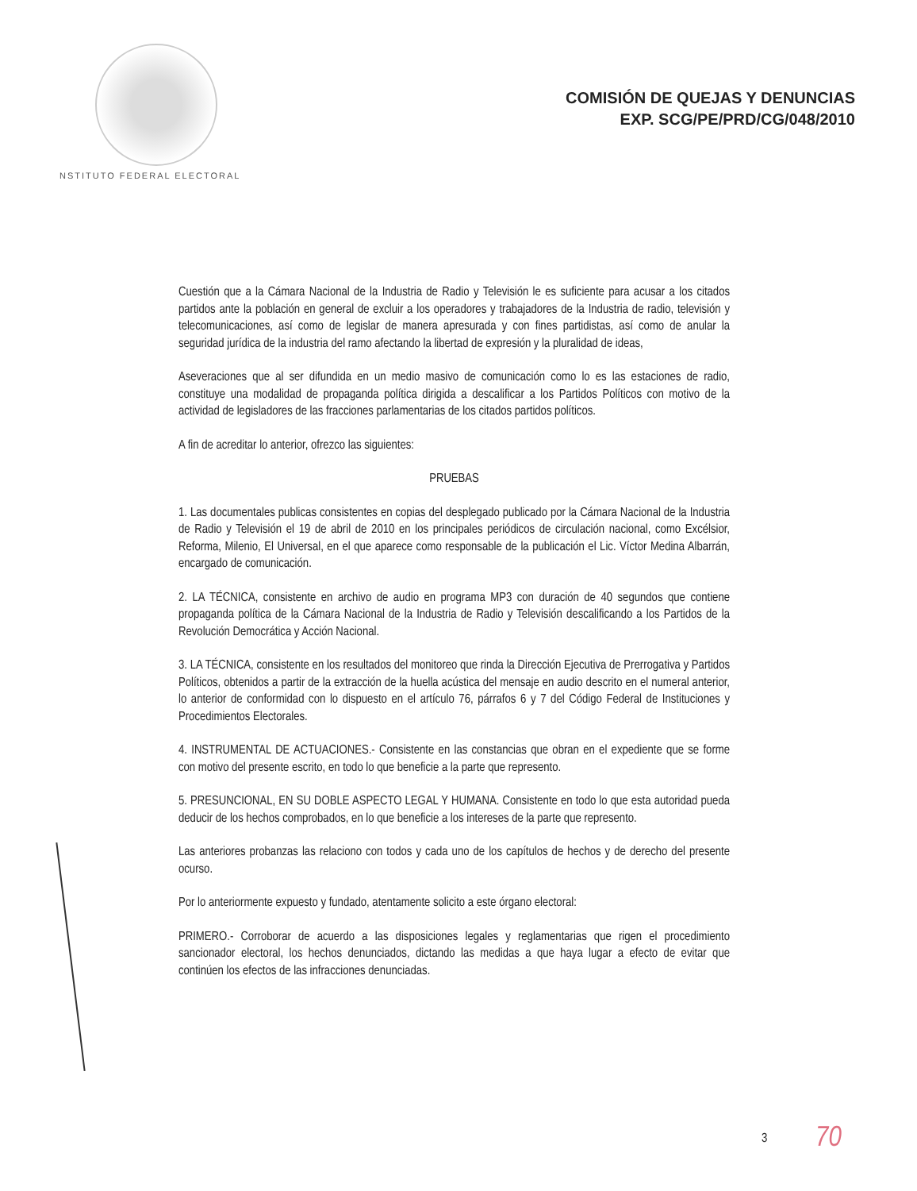NSTITUTO FEDERAL ELECTORAL
COMISIÓN DE QUEJAS Y DENUNCIAS
EXP. SCG/PE/PRD/CG/048/2010
Cuestión que a la Cámara Nacional de la Industria de Radio y Televisión le es suficiente para acusar a los citados partidos ante la población en general de excluir a los operadores y trabajadores de la Industria de radio, televisión y telecomunicaciones, así como de legislar de manera apresurada y con fines partidistas, así como de anular la seguridad jurídica de la industria del ramo afectando la libertad de expresión y la pluralidad de ideas,
Aseveraciones que al ser difundida en un medio masivo de comunicación como lo es las estaciones de radio, constituye una modalidad de propaganda política dirigida a descalificar a los Partidos Políticos con motivo de la actividad de legisladores de las fracciones parlamentarias de los citados partidos políticos.
A fin de acreditar lo anterior, ofrezco las siguientes:
PRUEBAS
1. Las documentales publicas consistentes en copias del desplegado publicado por la Cámara Nacional de la Industria de Radio y Televisión el 19 de abril de 2010 en los principales periódicos de circulación nacional, como Excélsior, Reforma, Milenio, El Universal, en el que aparece como responsable de la publicación el Lic. Víctor Medina Albarrán, encargado de comunicación.
2. LA TÉCNICA, consistente en archivo de audio en programa MP3 con duración de 40 segundos que contiene propaganda política de la Cámara Nacional de la Industria de Radio y Televisión descalificando a los Partidos de la Revolución Democrática y Acción Nacional.
3. LA TÉCNICA, consistente en los resultados del monitoreo que rinda la Dirección Ejecutiva de Prerrogativa y Partidos Políticos, obtenidos a partir de la extracción de la huella acústica del mensaje en audio descrito en el numeral anterior, lo anterior de conformidad con lo dispuesto en el artículo 76, párrafos 6 y 7 del Código Federal de Instituciones y Procedimientos Electorales.
4. INSTRUMENTAL DE ACTUACIONES.- Consistente en las constancias que obran en el expediente que se forme con motivo del presente escrito, en todo lo que beneficie a la parte que represento.
5. PRESUNCIONAL, EN SU DOBLE ASPECTO LEGAL Y HUMANA. Consistente en todo lo que esta autoridad pueda deducir de los hechos comprobados, en lo que beneficie a los intereses de la parte que represento.
Las anteriores probanzas las relaciono con todos y cada uno de los capítulos de hechos y de derecho del presente ocurso.
Por lo anteriormente expuesto y fundado, atentamente solicito a este órgano electoral:
PRIMERO.- Corroborar de acuerdo a las disposiciones legales y reglamentarias que rigen el procedimiento sancionador electoral, los hechos denunciados, dictando las medidas a que haya lugar a efecto de evitar que continúen los efectos de las infracciones denunciadas.
3 70